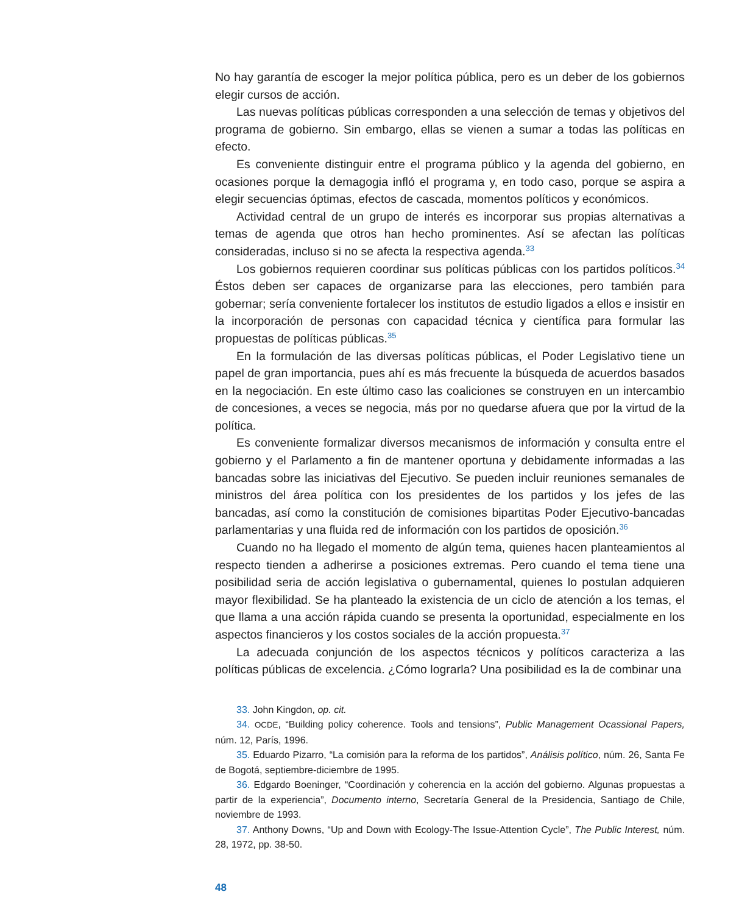No hay garantía de escoger la mejor política pública, pero es un deber de los gobiernos elegir cursos de acción.
Las nuevas políticas públicas corresponden a una selección de temas y objetivos del programa de gobierno. Sin embargo, ellas se vienen a sumar a todas las políticas en efecto.
Es conveniente distinguir entre el programa público y la agenda del gobierno, en ocasiones porque la demagogia infló el programa y, en todo caso, porque se aspira a elegir secuencias óptimas, efectos de cascada, momentos políticos y económicos.
Actividad central de un grupo de interés es incorporar sus propias alternativas a temas de agenda que otros han hecho prominentes. Así se afectan las políticas consideradas, incluso si no se afecta la respectiva agenda.<sup>33</sup>
Los gobiernos requieren coordinar sus políticas públicas con los partidos políticos.<sup>34</sup> Éstos deben ser capaces de organizarse para las elecciones, pero también para gobernar; sería conveniente fortalecer los institutos de estudio ligados a ellos e insistir en la incorporación de personas con capacidad técnica y científica para formular las propuestas de políticas públicas.<sup>35</sup>
En la formulación de las diversas políticas públicas, el Poder Legislativo tiene un papel de gran importancia, pues ahí es más frecuente la búsqueda de acuerdos basados en la negociación. En este último caso las coaliciones se construyen en un intercambio de concesiones, a veces se negocia, más por no quedarse afuera que por la virtud de la política.
Es conveniente formalizar diversos mecanismos de información y consulta entre el gobierno y el Parlamento a fin de mantener oportuna y debidamente informadas a las bancadas sobre las iniciativas del Ejecutivo. Se pueden incluir reuniones semanales de ministros del área política con los presidentes de los partidos y los jefes de las bancadas, así como la constitución de comisiones bipartitas Poder Ejecutivo-bancadas parlamentarias y una fluida red de información con los partidos de oposición.<sup>36</sup>
Cuando no ha llegado el momento de algún tema, quienes hacen planteamientos al respecto tienden a adherirse a posiciones extremas. Pero cuando el tema tiene una posibilidad seria de acción legislativa o gubernamental, quienes lo postulan adquieren mayor flexibilidad. Se ha planteado la existencia de un ciclo de atención a los temas, el que llama a una acción rápida cuando se presenta la oportunidad, especialmente en los aspectos financieros y los costos sociales de la acción propuesta.<sup>37</sup>
La adecuada conjunción de los aspectos técnicos y políticos caracteriza a las políticas públicas de excelencia. ¿Cómo lograrla? Una posibilidad es la de combinar una
33. John Kingdon, op. cit.
34. OCDE, “Building policy coherence. Tools and tensions”, Public Management Ocassional Papers, núm. 12, París, 1996.
35. Eduardo Pizarro, “La comisión para la reforma de los partidos”, Análisis político, núm. 26, Santa Fe de Bogotá, septiembre-diciembre de 1995.
36. Edgardo Boeninger, “Coordinación y coherencia en la acción del gobierno. Algunas propuestas a partir de la experiencia”, Documento interno, Secretaría General de la Presidencia, Santiago de Chile, noviembre de 1993.
37. Anthony Downs, “Up and Down with Ecology-The Issue-Attention Cycle”, The Public Interest, núm. 28, 1972, pp. 38-50.
48